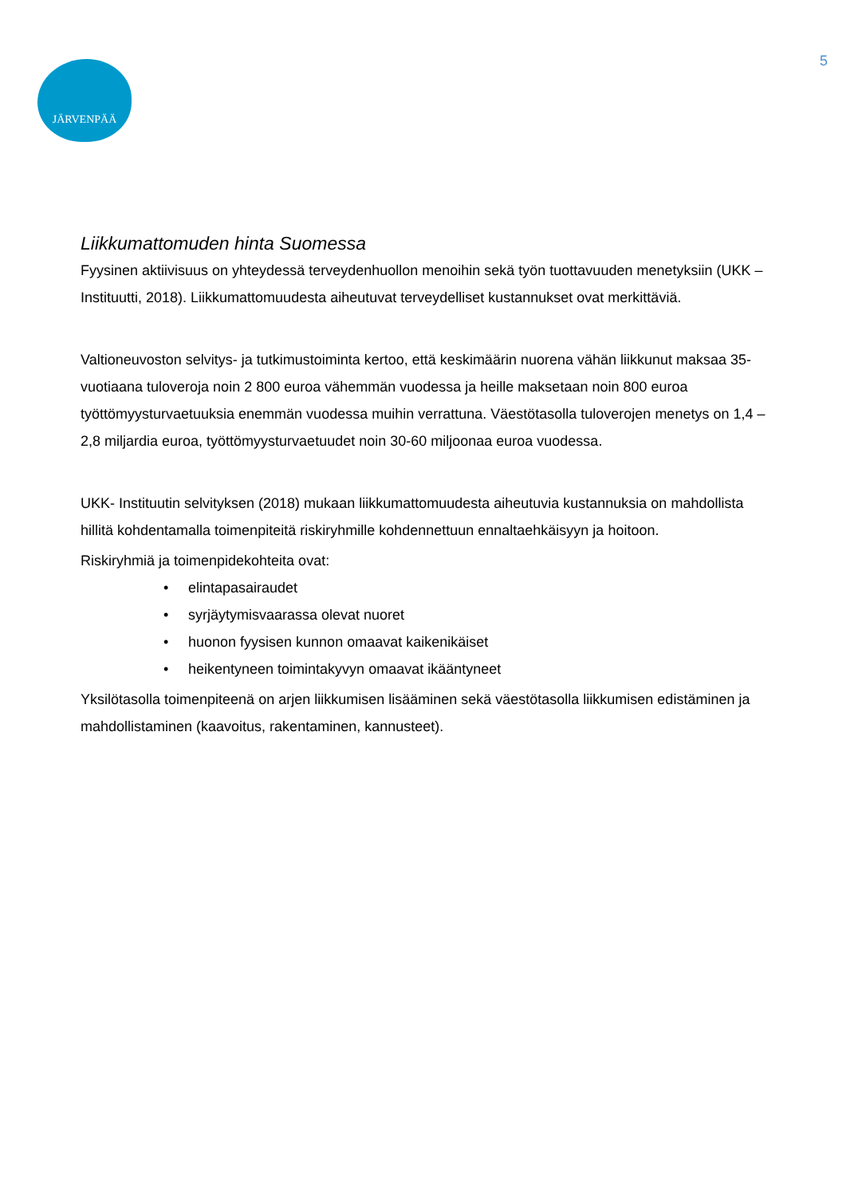JÄRVENPÄÄ 5
Liikkumattomuden hinta Suomessa
Fyysinen aktiivisuus on yhteydessä terveydenhuollon menoihin sekä työn tuottavuuden menetyksiin (UKK –Instituutti, 2018). Liikkumattomuudesta aiheutuvat terveydelliset kustannukset ovat merkittäviä.
Valtioneuvoston selvitys- ja tutkimustoiminta kertoo, että keskimäärin nuorena vähän liikkunut maksaa 35-vuotiaana tuloveroja noin 2 800 euroa vähemmän vuodessa ja heille maksetaan noin 800 euroa työttömyysturvaetuuksia enemmän vuodessa muihin verrattuna. Väestötasolla tuloverojen menetys on 1,4 – 2,8 miljardia euroa, työttömyysturvaetuudet noin 30-60 miljoonaa euroa vuodessa.
UKK- Instituutin selvityksen (2018) mukaan liikkumattomuudesta aiheutuvia kustannuksia on mahdollista hillitä kohdentamalla toimenpiteitä riskiryhmille kohdennettuun ennaltaehkäisyyn ja hoitoon.
Riskiryhmiä ja toimenpidekohteita ovat:
• elintapasairaudet
• syrjäytymisvaarassa olevat nuoret
• huonon fyysisen kunnon omaavat kaikenikäiset
• heikentyneen toimintakyvyn omaavat ikääntyneet
Yksilötasolla toimenpiteenä on arjen liikkumisen lisääminen sekä väestötasolla liikkumisen edistäminen ja mahdollistaminen (kaavoitus, rakentaminen, kannusteet).